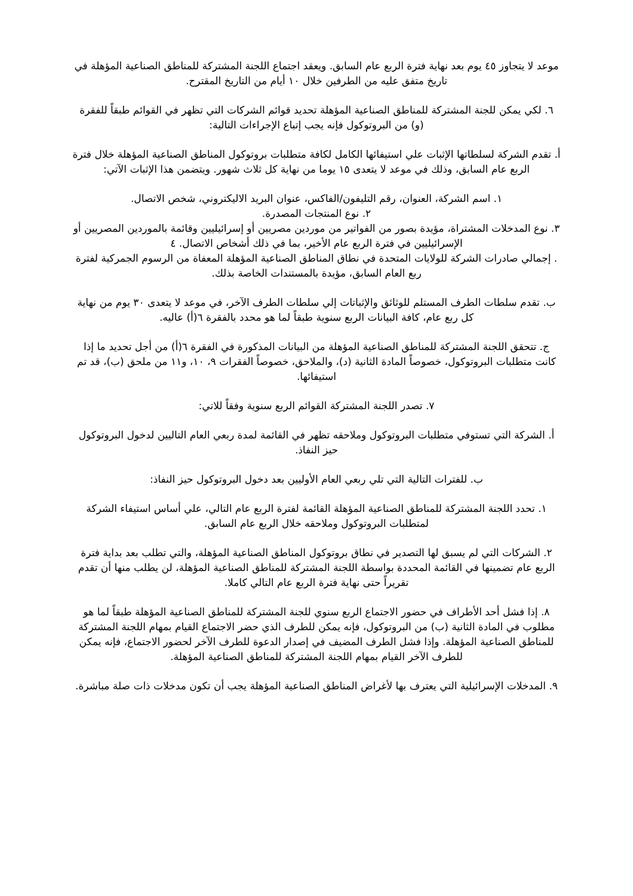موعد لا يتجاوز ٤٥ يوم بعد نهاية فترة الربع عام السابق. ويعقد اجتماع اللجنة المشتركة للمناطق الصناعية المؤهلة في تاريخ متفق عليه من الطرفين خلال ١٠ أيام من التاريخ المقترح.
٦. لكي يمكن للجنة المشتركة للمناطق الصناعية المؤهلة تحديد قوائم الشركات التي تظهر في القوائم طبقاً للفقرة (و) من البروتوكول فإنه يجب إتباع الإجراءات التالية:
أ. تقدم الشركة لسلطاتها الإثبات علي استيفائها الكامل لكافة متطلبات بروتوكول المناطق الصناعية المؤهلة خلال فترة الربع عام السابق، وذلك في موعد لا يتعدى ١٥ يوما من نهاية كل ثلاث شهور. ويتضمن هذا الإثبات الآتي:
١. اسم الشركة، العنوان، رقم التليفون/الفاكس، عنوان البريد الاليكتروني، شخص الاتصال.
٢. نوع المنتجات المصدرة.
٣. نوع المدخلات المشتراة، مؤيدة بصور من الفواتير من موردين مصريين أو إسرائيليين وقائمة بالموردين المصريين أو الإسرائيليين في فترة الربع عام الأخير، بما في ذلك أشخاص الاتصال. ٤
. إجمالي صادرات الشركة للولايات المتحدة في نطاق المناطق الصناعية المؤهلة المعفاة من الرسوم الجمركية لفترة ربع العام السابق، مؤيدة بالمستندات الخاصة بذلك.
ب. تقدم سلطات الطرف المستلم للوثائق والإثباتات إلي سلطات الطرف الآخر، في موعد لا يتعدى ٣٠ يوم من نهاية كل ربع عام، كافة البيانات الربع سنوية طبقاً لما هو محدد بالفقرة ٦(أ) عاليه.
ج. تتحقق اللجنة المشتركة للمناطق الصناعية المؤهلة من البيانات المذكورة في الفقرة ٦(أ) من أجل تحديد ما إذا كانت متطلبات البروتوكول، خصوصاً المادة الثانية (د)، والملاحق، خصوصاً الفقرات ٩، ١٠، و١١ من ملحق (ب)، قد تم استيفائها.
٧. تصدر اللجنة المشتركة القوائم الربع سنوية وفقاً للاتي:
أ. الشركة التي تستوفي متطلبات البروتوكول وملاحقه تظهر في القائمة لمدة ربعي العام التاليين لدخول البروتوكول حيز النفاذ.
ب. للفترات التالية التي تلي ربعي العام الأوليين بعد دخول البروتوكول حيز النفاذ:
١. تحدد اللجنة المشتركة للمناطق الصناعية المؤهلة القائمة لفترة الربع عام التالي، علي أساس استيفاء الشركة لمتطلبات البروتوكول وملاحقه خلال الربع عام السابق.
٢. الشركات التي لم يسبق لها التصدير في نطاق بروتوكول المناطق الصناعية المؤهلة، والتي تطلب بعد بداية فترة الربع عام تضمينها في القائمة المحددة بواسطة اللجنة المشتركة للمناطق الصناعية المؤهلة، لن يطلب منها أن تقدم تقريراً حتى نهاية فترة الربع عام التالي كاملا.
٨. إذا فشل أحد الأطراف في حضور الاجتماع الربع سنوي للجنة المشتركة للمناطق الصناعية المؤهلة طبقاً لما هو مطلوب في المادة الثانية (ب) من البروتوكول، فإنه يمكن للطرف الذي حضر الاجتماع القيام بمهام اللجنة المشتركة للمناطق الصناعية المؤهلة. وإذا فشل الطرف المضيف في إصدار الدعوة للطرف الآخر لحضور الاجتماع، فإنه يمكن للطرف الآخر القيام بمهام اللجنة المشتركة للمناطق الصناعية المؤهلة.
٩. المدخلات الإسرائيلية التي يعترف بها لأغراض المناطق الصناعية المؤهلة يجب أن تكون مدخلات ذات صلة مباشرة.